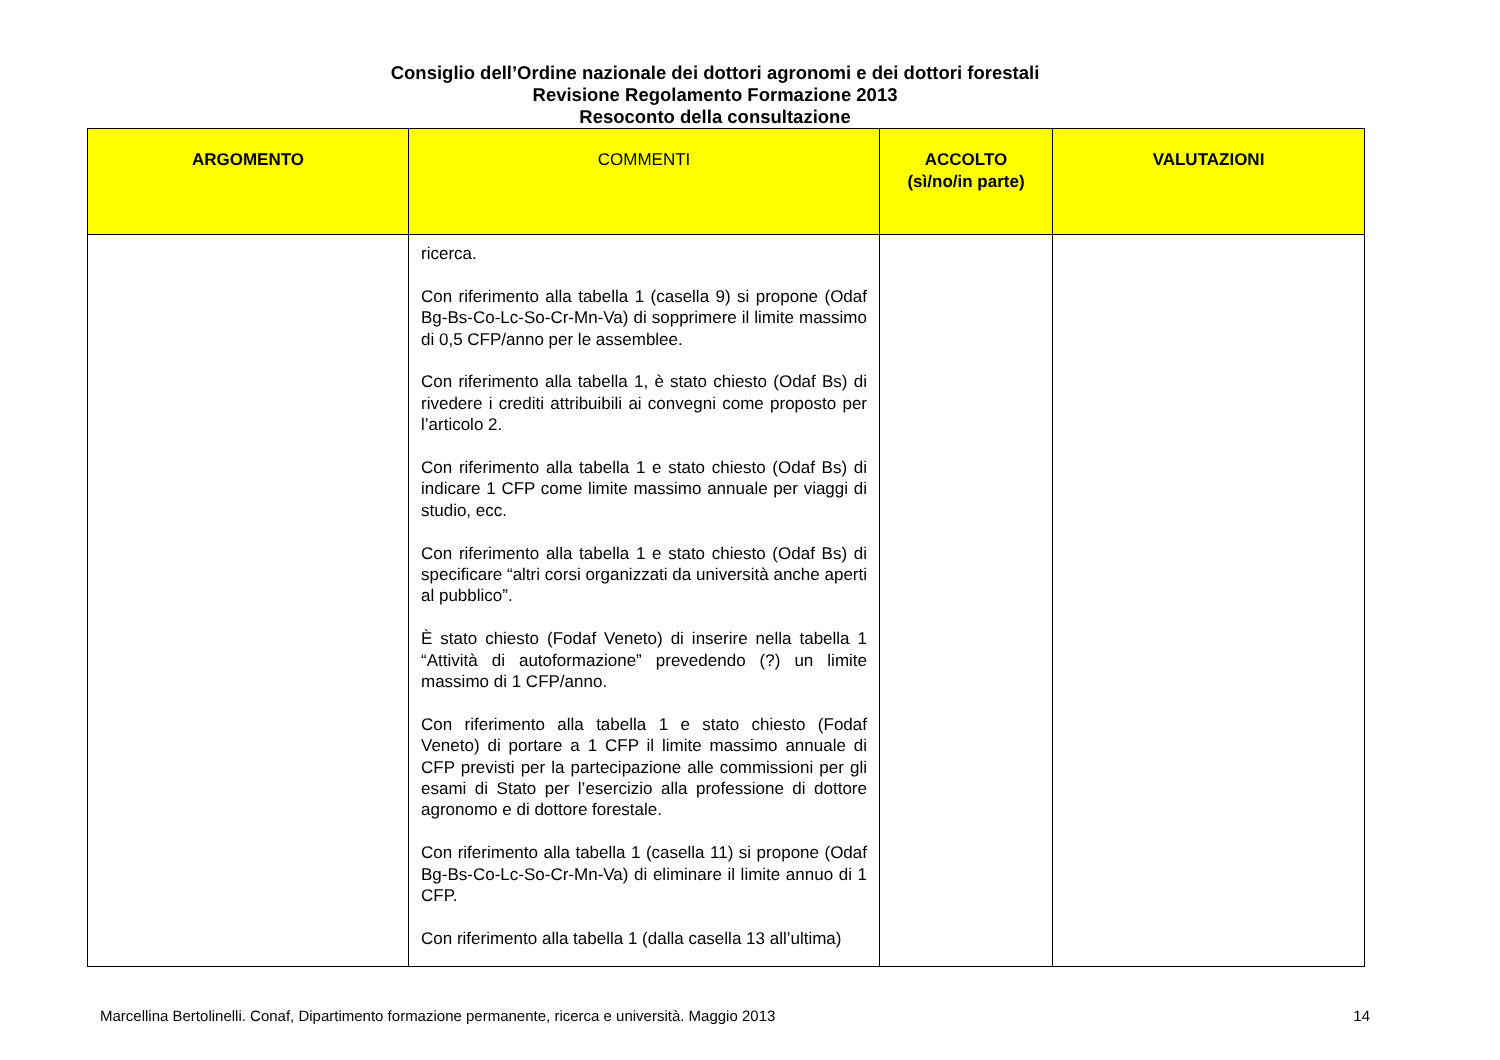Consiglio dell’Ordine nazionale dei dottori agronomi e dei dottori forestali
Revisione Regolamento Formazione 2013
Resoconto della consultazione
| ARGOMENTO | COMMENTI | ACCOLTO (sì/no/in parte) | VALUTAZIONI |
| --- | --- | --- | --- |
| | ricerca. Con riferimento alla tabella 1 (casella 9) si propone (Odaf Bg-Bs-Co-Lc-So-Cr-Mn-Va) di sopprimere il limite massimo di 0,5 CFP/anno per le assemblee. Con riferimento alla tabella 1, è stato chiesto (Odaf Bs) di rivedere i crediti attribuibili ai convegni come proposto per l’articolo 2. Con riferimento alla tabella 1 e stato chiesto (Odaf Bs) di indicare 1 CFP come limite massimo annuale per viaggi di studio, ecc. Con riferimento alla tabella 1 e stato chiesto (Odaf Bs) di specificare “altri corsi organizzati da università anche aperti al pubblico”. È stato chiesto (Fodaf Veneto) di inserire nella tabella 1 “Attività di autoformazione” prevedendo (?) un limite massimo di 1 CFP/anno. Con riferimento alla tabella 1 e stato chiesto (Fodaf Veneto) di portare a 1 CFP il limite massimo annuale di CFP previsti per la partecipazione alle commissioni per gli esami di Stato per l’esercizio alla professione di dottore agronomo e di dottore forestale. Con riferimento alla tabella 1 (casella 11) si propone (Odaf Bg-Bs-Co-Lc-So-Cr-Mn-Va) di eliminare il limite annuo di 1 CFP. Con riferimento alla tabella 1 (dalla casella 13 all’ultima) | | |
Marcellina Bertolinelli. Conaf, Dipartimento formazione permanente, ricerca e università. Maggio 2013 14